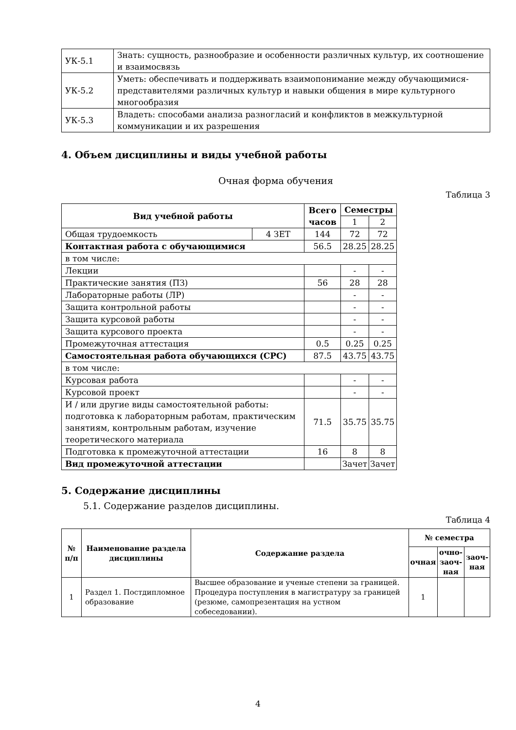| УК-5.1 | Знать: сущность, разнообразие и особенности различных культур, их соотношение и взаимосвязь |
| УК-5.2 | Уметь: обеспечивать и поддерживать взаимопонимание между обучающимися-представителями различных культур и навыки общения в мире культурного многообразия |
| УК-5.3 | Владеть: способами анализа разногласий и конфликтов в межкультурной коммуникации и их разрешения |
4. Объем дисциплины и виды учебной работы
Очная форма обучения
Таблица 3
| Вид учебной работы | | Всего часов | Семестры | |
| --- | --- | --- | --- | --- |
| | | | 1 | 2 |
| Общая трудоемкость | 4 ЗЕТ | 144 | 72 | 72 |
| Контактная работа с обучающимися | | 56.5 | 28.25 | 28.25 |
| в том числе: | | | | |
| Лекции | | | - | - |
| Практические занятия (ПЗ) | | 56 | 28 | 28 |
| Лабораторные работы (ЛР) | | | - | - |
| Защита контрольной работы | | | - | - |
| Защита курсовой работы | | | - | - |
| Защита курсового проекта | | | - | - |
| Промежуточная аттестация | | 0.5 | 0.25 | 0.25 |
| Самостоятельная работа обучающихся (СРС) | | 87.5 | 43.75 | 43.75 |
| в том числе: | | | | |
| Курсовая работа | | | - | - |
| Курсовой проект | | | - | - |
| И / или другие виды самостоятельной работы: подготовка к лабораторным работам, практическим занятиям, контрольным работам, изучение теоретического материала | | 71.5 | 35.75 | 35.75 |
| Подготовка к промежуточной аттестации | | 16 | 8 | 8 |
| Вид промежуточной аттестации | | | Зачет | Зачет |
5. Содержание дисциплины
5.1. Содержание разделов дисциплины.
Таблица 4
| № п/п | Наименование раздела дисциплины | Содержание раздела | № семестра | | |
| --- | --- | --- | --- | --- | --- |
| | | | очная | очно-заоч-ная | заоч-ная |
| 1 | Раздел 1. Постдипломное образование | Высшее образование и ученые степени за границей. Процедура поступления в магистратуру за границей (резюме, самопрезентация на устном собеседовании). | 1 | | |
4